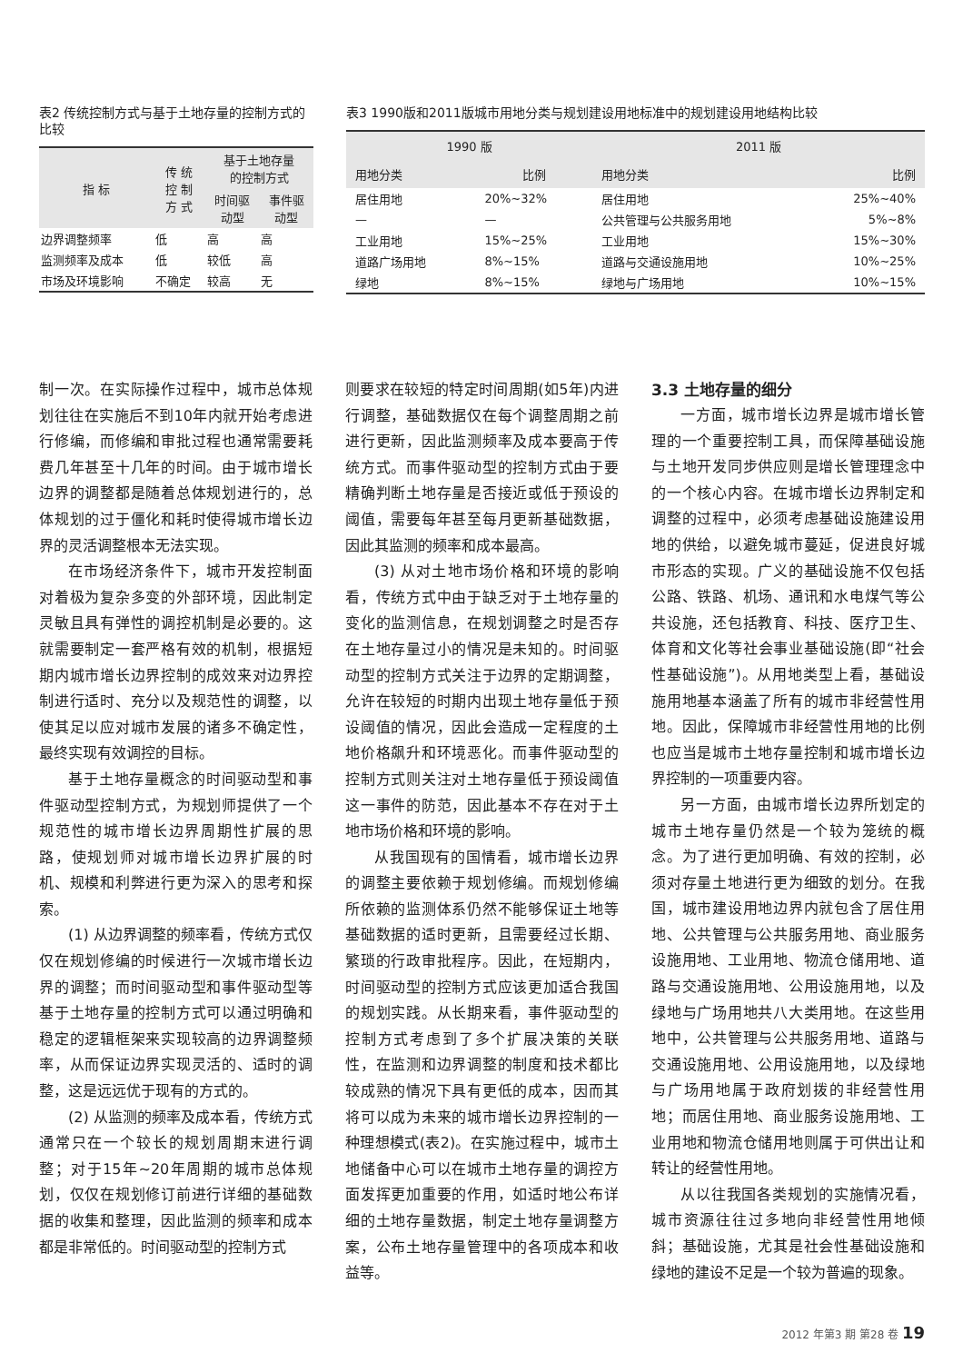表2 传统控制方式与基于土地存量的控制方式的比较
| 指 标 | 传 统 控 制 方 式 | 基于土地存量 的控制方式 | |
| --- | --- | --- | --- |
| | | 时间驱 动型 | 事件驱 动型 |
| 边界调整频率 | 低 | 高 | 高 |
| 监测频率及成本 | 低 | 较低 | 高 |
| 市场及环境影响 | 不确定 | 较高 | 无 |
表3 1990版和2011版城市用地分类与规划建设用地标准中的规划建设用地结构比较
| 1990 版 | | 2011 版 | |
| --- | --- | --- | --- |
| 用地分类 | 比例 | 用地分类 | 比例 |
| 居住用地 | 20%~32% | 居住用地 | 25%~40% |
| — | — | 公共管理与公共服务用地 | 5%~8% |
| 工业用地 | 15%~25% | 工业用地 | 15%~30% |
| 道路广场用地 | 8%~15% | 道路与交通设施用地 | 10%~25% |
| 绿地 | 8%~15% | 绿地与广场用地 | 10%~15% |
制一次。在实际操作过程中，城市总体规划往往在实施后不到10年内就开始考虑进行修编，而修编和审批过程也通常需要耗费几年甚至十几年的时间。由于城市增长边界的调整都是随着总体规划进行的，总体规划的过于僵化和耗时使得城市增长边界的灵活调整根本无法实现。
在市场经济条件下，城市开发控制面对着极为复杂多变的外部环境，因此制定灵敏且具有弹性的调控机制是必要的。这就需要制定一套严格有效的机制，根据短期内城市增长边界控制的成效来对边界控制进行适时、充分以及规范性的调整，以使其足以应对城市发展的诸多不确定性，最终实现有效调控的目标。
基于土地存量概念的时间驱动型和事件驱动型控制方式，为规划师提供了一个规范性的城市增长边界周期性扩展的思路，使规划师对城市增长边界扩展的时机、规模和利弊进行更为深入的思考和探索。
(1) 从边界调整的频率看，传统方式仅仅在规划修编的时候进行一次城市增长边界的调整；而时间驱动型和事件驱动型等基于土地存量的控制方式可以通过明确和稳定的逻辑框架来实现较高的边界调整频率，从而保证边界实现灵活的、适时的调整，这是远远优于现有的方式的。
(2) 从监测的频率及成本看，传统方式通常只在一个较长的规划周期末进行调整；对于15年~20年周期的城市总体规划，仅仅在规划修订前进行详细的基础数据的收集和整理，因此监测的频率和成本都是非常低的。时间驱动型的控制方式
则要求在较短的特定时间周期(如5年)内进行调整，基础数据仅在每个调整周期之前进行更新，因此监测频率及成本要高于传统方式。而事件驱动型的控制方式由于要精确判断土地存量是否接近或低于预设的阈值，需要每年甚至每月更新基础数据，因此其监测的频率和成本最高。
(3) 从对土地市场价格和环境的影响看，传统方式中由于缺乏对于土地存量的变化的监测信息，在规划调整之时是否存在土地存量过小的情况是未知的。时间驱动型的控制方式关注于边界的定期调整，允许在较短的时期内出现土地存量低于预设阈值的情况，因此会造成一定程度的土地价格飙升和环境恶化。而事件驱动型的控制方式则关注对土地存量低于预设阈值这一事件的防范，因此基本不存在对于土地市场价格和环境的影响。
从我国现有的国情看，城市增长边界的调整主要依赖于规划修编。而规划修编所依赖的监测体系仍然不能够保证土地等基础数据的适时更新，且需要经过长期、繁琐的行政审批程序。因此，在短期内，时间驱动型的控制方式应该更加适合我国的规划实践。从长期来看，事件驱动型的控制方式考虑到了多个扩展决策的关联性，在监测和边界调整的制度和技术都比较成熟的情况下具有更低的成本，因而其将可以成为未来的城市增长边界控制的一种理想模式(表2)。在实施过程中，城市土地储备中心可以在城市土地存量的调控方面发挥更加重要的作用，如适时地公布详细的土地存量数据，制定土地存量调整方案，公布土地存量管理中的各项成本和收益等。
3.3 土地存量的细分
一方面，城市增长边界是城市增长管理的一个重要控制工具，而保障基础设施与土地开发同步供应则是增长管理理念中的一个核心内容。在城市增长边界制定和调整的过程中，必须考虑基础设施建设用地的供给，以避免城市蔓延，促进良好城市形态的实现。广义的基础设施不仅包括公路、铁路、机场、通讯和水电煤气等公共设施，还包括教育、科技、医疗卫生、体育和文化等社会事业基础设施(即“社会性基础设施”)。从用地类型上看，基础设施用地基本涵盖了所有的城市非经营性用地。因此，保障城市非经营性用地的比例也应当是城市土地存量控制和城市增长边界控制的一项重要内容。
另一方面，由城市增长边界所划定的城市土地存量仍然是一个较为笼统的概念。为了进行更加明确、有效的控制，必须对存量土地进行更为细致的划分。在我国，城市建设用地边界内就包含了居住用地、公共管理与公共服务用地、商业服务设施用地、工业用地、物流仓储用地、道路与交通设施用地、公用设施用地，以及绿地与广场用地共八大类用地。在这些用地中，公共管理与公共服务用地、道路与交通设施用地、公用设施用地，以及绿地与广场用地属于政府划拨的非经营性用地；而居住用地、商业服务设施用地、工业用地和物流仓储用地则属于可供出让和转让的经营性用地。
从以往我国各类规划的实施情况看，城市资源往往过多地向非经营性用地倾斜；基础设施，尤其是社会性基础设施和绿地的建设不足是一个较为普遍的现象。
2012 年第3 期 第28 卷 19